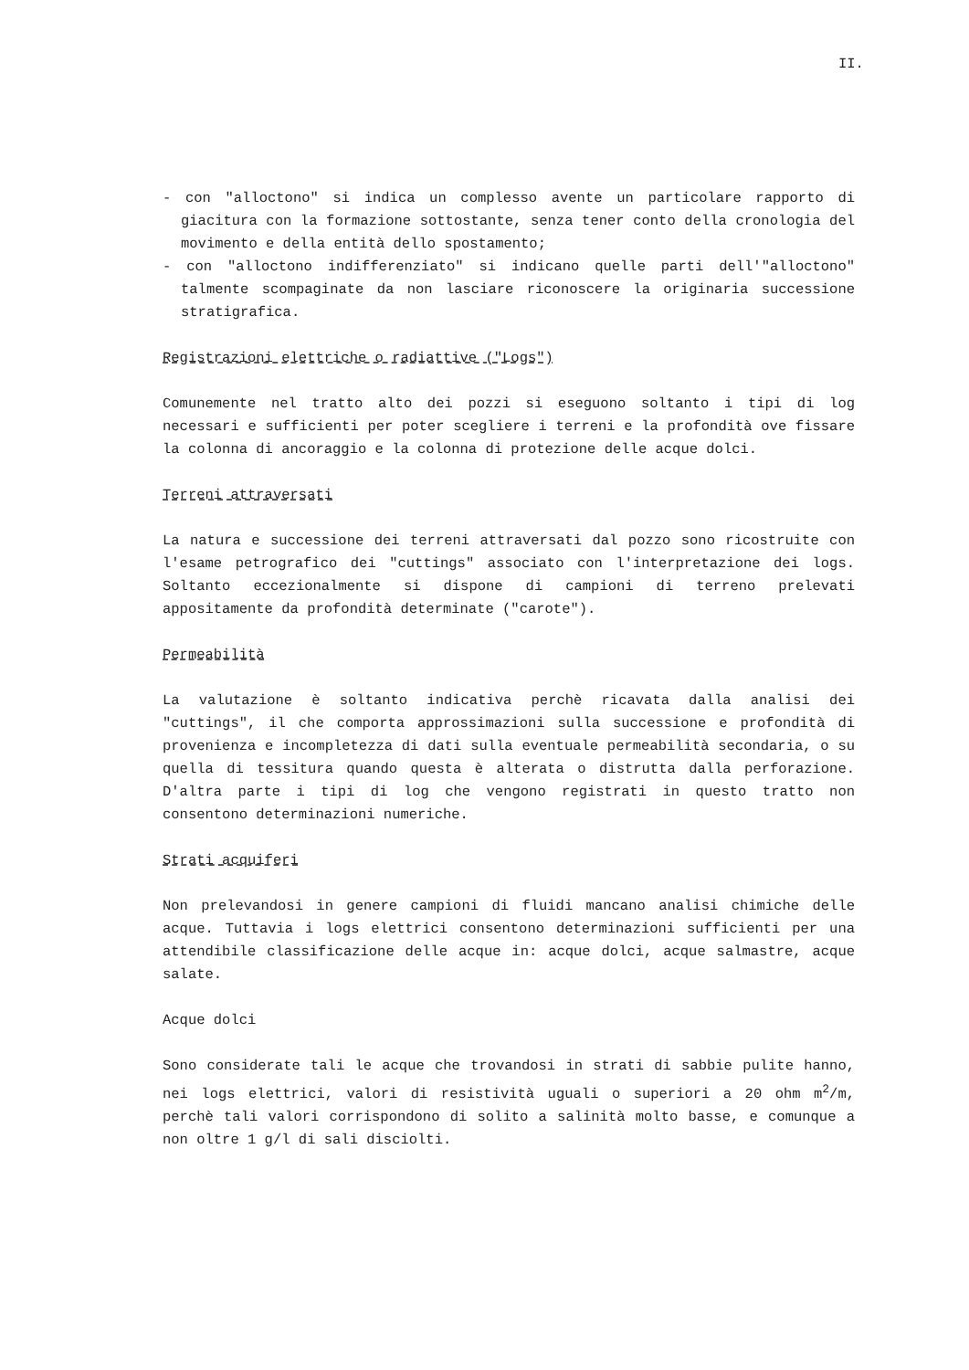II.
- con "alloctono" si indica un complesso avente un particolare rapporto di giacitura con la formazione sottostante, senza tener conto della cronologia del movimento e della entità dello spostamento;
- con "alloctono indifferenziato" si indicano quelle parti dell'"alloctono" talmente scompaginate da non lasciare riconoscere la originaria successione stratigrafica.
Registrazioni elettriche o radiattive ("Logs")
Comunemente nel tratto alto dei pozzi si eseguono soltanto i tipi di log necessari e sufficienti per poter scegliere i terreni e la profondità ove fissare la colonna di ancoraggio e la colonna di protezione delle acque dolci.
Terreni attraversati
La natura e successione dei terreni attraversati dal pozzo sono ricostruite con l'esame petrografico dei "cuttings" associato con l'interpretazione dei logs. Soltanto eccezionalmente si dispone di campioni di terreno prelevati appositamente da profondità determinate ("carote").
Permeabilità
La valutazione è soltanto indicativa perchè ricavata dalla analisi dei "cuttings", il che comporta approssimazioni sulla successione e profondità di provenienza e incompletezza di dati sulla eventuale permeabilità secondaria, o su quella di tessitura quando questa è alterata o distrutta dalla perforazione. D'altra parte i tipi di log che vengono registrati in questo tratto non consentono determinazioni numeriche.
Strati acquiferi
Non prelevandosi in genere campioni di fluidi mancano analisi chimiche delle acque. Tuttavia i logs elettrici consentono determinazioni sufficienti per una attendibile classificazione delle acque in: acque dolci, acque salmastre, acque salate.
Acque dolci
Sono considerate tali le acque che trovandosi in strati di sabbie pulite hanno, nei logs elettrici, valori di resistività uguali o superiori a 20 ohm m<sup>2</sup>/m, perchè tali valori corrispondono di solito a salinità molto basse, e comunque a non oltre 1 g/l di sali disciolti.